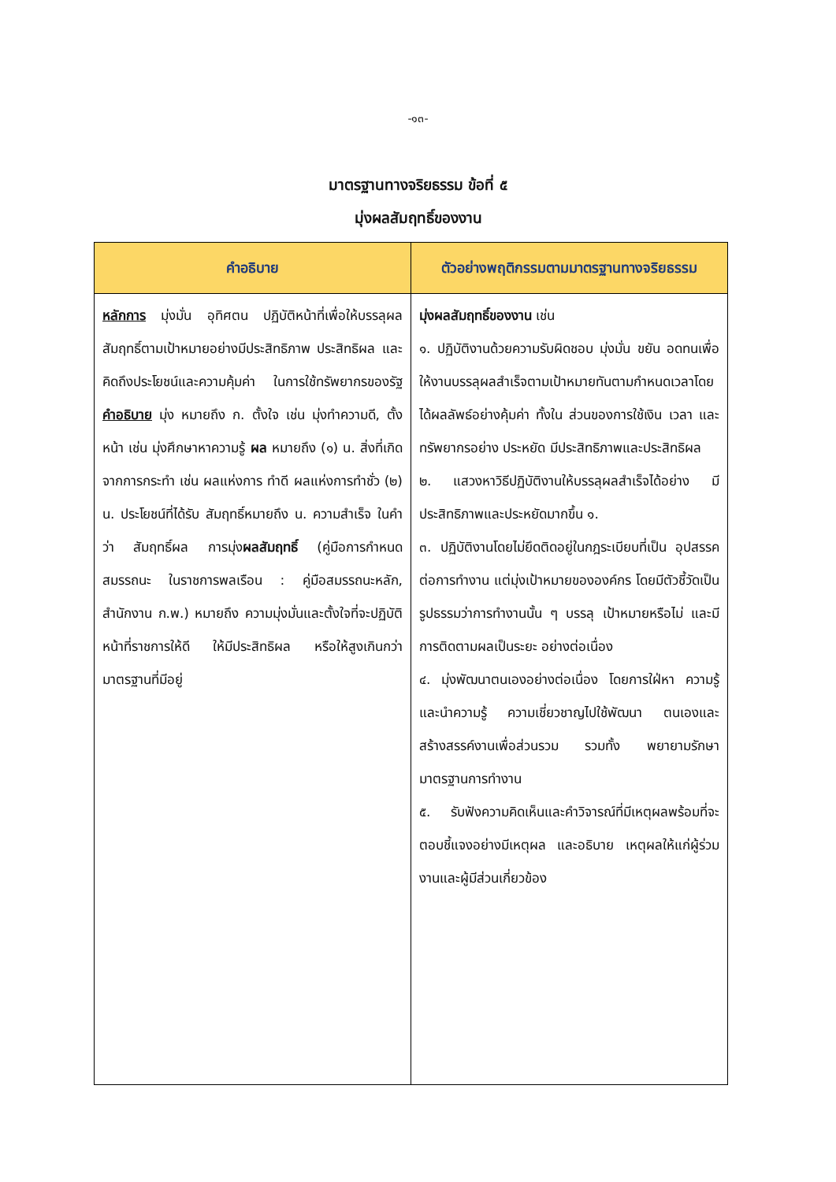-๑๓-
มาตรฐานทางจริยธรรม ข้อที่ ๕
มุ่งผลสัมฤทธิ์ของงาน
| คำอธิบาย | ตัวอย่างพฤติกรรมตามมาตรฐานทางจริยธรรม |
| --- | --- |
| หลักการ มุ่งมั่น อุทิศตน ปฏิบัติหน้าที่เพื่อให้บรรลุผล สัมฤทธิ์ตามเป้าหมายอย่างมีประสิทธิภาพ ประสิทธิผล และคิดถึงประโยชน์และความคุ้มค่า ในการใช้ทรัพยากรของรัฐ คำอธิบาย มุ่ง หมายถึง ก. ตั้งใจ เช่น มุ่งทำความดี, ตั้งหน้า เช่น มุ่งศึกษาหาความรู้ ผล หมายถึง (๑) น. สิ่งที่เกิดจากการกระทำ เช่น ผลแห่งการ ทำดี ผลแห่งการทำชั่ว (๒) น. ประโยชน์ที่ได้รับ สัมฤทธิ์หมายถึง น. ความสำเร็จ ในคำว่า สัมฤทธิ์ผล การมุ่ง ผลสัมฤทธิ์ (คู่มือการกำหนดสมรรถนะ ในราชการพลเรือน : คู่มือสมรรถนะหลัก, สำนักงาน ก.พ.) หมายถึง ความมุ่งมั่นและตั้งใจที่จะปฏิบัติหน้าที่ราชการให้ดี ให้มีประสิทธิผล หรือให้สูงเกินกว่ามาตรฐานที่มีอยู่ | มุ่งผลสัมฤทธิ์ของงาน เช่น ๑. ปฏิบัติงานด้วยความรับผิดชอบ มุ่งมั่น ขยัน อดทนเพื่อให้งานบรรลุผลสำเร็จตามเป้าหมายทันตามกำหนดเวลาโดยได้ผลลัพธ์อย่างคุ้มค่า ทั้งใน ส่วนของการใช้เงิน เวลา และทรัพยากรอย่าง ประหยัด มีประสิทธิภาพและประสิทธิผล ๒. แสวงหาวิธีปฏิบัติงานให้บรรลุผลสำเร็จได้อย่าง มีประสิทธิภาพและประหยัดมากขึ้น ๑. ๓. ปฏิบัติงานโดยไม่ยึดติดอยู่ในกฎระเบียบที่เป็น อุปสรรคต่อการทำงาน แต่มุ่งเป้าหมายขององค์กร โดยมีตัวชี้วัดเป็นรูปธรรมว่าการทำงานนั้น ๆ บรรลุ เป้าหมายหรือไม่ และมีการติดตามผลเป็นระยะ อย่างต่อเนื่อง ๔. มุ่งพัฒนาตนเองอย่างต่อเนื่อง โดยการใฝ่หา ความรู้ และนำความรู้ ความเชี่ยวชาญไปใช้พัฒนา ตนเองและสร้างสรรค์งานเพื่อส่วนรวม รวมทั้ง พยายามรักษามาตรฐานการทำงาน ๕. รับฟังความคิดเห็นและคำวิจารณ์ที่มีเหตุผลพร้อมที่จะตอบชี้แจงอย่างมีเหตุผล และอธิบาย เหตุผลให้แก่ผู้ร่วมงานและผู้มีส่วนเกี่ยวข้อง |